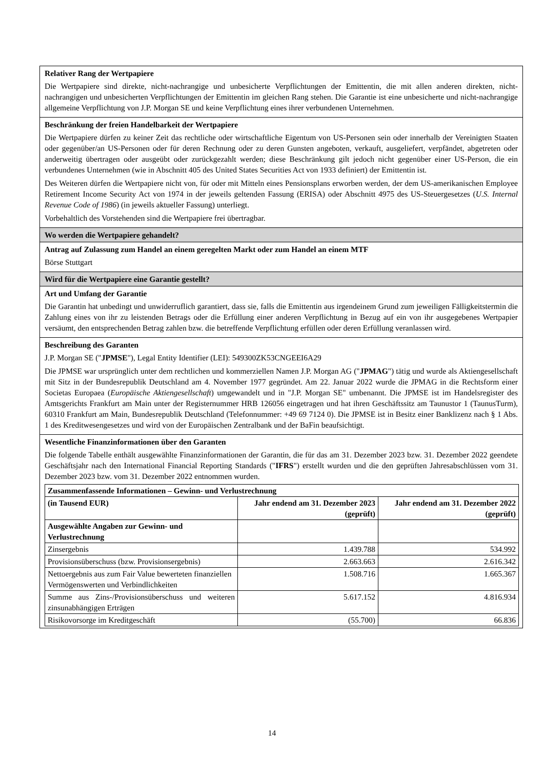Relativer Rang der Wertpapiere
Die Wertpapiere sind direkte, nicht-nachrangige und unbesicherte Verpflichtungen der Emittentin, die mit allen anderen direkten, nicht-nachrangigen und unbesicherten Verpflichtungen der Emittentin im gleichen Rang stehen. Die Garantie ist eine unbesicherte und nicht-nachrangige allgemeine Verpflichtung von J.P. Morgan SE und keine Verpflichtung eines ihrer verbundenen Unternehmen.
Beschränkung der freien Handelbarkeit der Wertpapiere
Die Wertpapiere dürfen zu keiner Zeit das rechtliche oder wirtschaftliche Eigentum von US-Personen sein oder innerhalb der Vereinigten Staaten oder gegenüber/an US-Personen oder für deren Rechnung oder zu deren Gunsten angeboten, verkauft, ausgeliefert, verpfändet, abgetreten oder anderweitig übertragen oder ausgeübt oder zurückgezahlt werden; diese Beschränkung gilt jedoch nicht gegenüber einer US-Person, die ein verbundenes Unternehmen (wie in Abschnitt 405 des United States Securities Act von 1933 definiert) der Emittentin ist.
Des Weiteren dürfen die Wertpapiere nicht von, für oder mit Mitteln eines Pensionsplans erworben werden, der dem US-amerikanischen Employee Retirement Income Security Act von 1974 in der jeweils geltenden Fassung (ERISA) oder Abschnitt 4975 des US-Steuergesetzes (U.S. Internal Revenue Code of 1986) (in jeweils aktueller Fassung) unterliegt.
Vorbehaltlich des Vorstehenden sind die Wertpapiere frei übertragbar.
Wo werden die Wertpapiere gehandelt?
Antrag auf Zulassung zum Handel an einem geregelten Markt oder zum Handel an einem MTF
Börse Stuttgart
Wird für die Wertpapiere eine Garantie gestellt?
Art und Umfang der Garantie
Die Garantin hat unbedingt und unwiderruflich garantiert, dass sie, falls die Emittentin aus irgendeinem Grund zum jeweiligen Fälligkeitstermin die Zahlung eines von ihr zu leistenden Betrags oder die Erfüllung einer anderen Verpflichtung in Bezug auf ein von ihr ausgegebenes Wertpapier versäumt, den entsprechenden Betrag zahlen bzw. die betreffende Verpflichtung erfüllen oder deren Erfüllung veranlassen wird.
Beschreibung des Garanten
J.P. Morgan SE ("JPMSE"), Legal Entity Identifier (LEI): 549300ZK53CNGEEI6A29
Die JPMSE war ursprünglich unter dem rechtlichen und kommerziellen Namen J.P. Morgan AG ("JPMAG") tätig und wurde als Aktiengesellschaft mit Sitz in der Bundesrepublik Deutschland am 4. November 1977 gegründet. Am 22. Januar 2022 wurde die JPMAG in die Rechtsform einer Societas Europaea (Europäische Aktiengesellschaft) umgewandelt und in "J.P. Morgan SE" umbenannt. Die JPMSE ist im Handelsregister des Amtsgerichts Frankfurt am Main unter der Registernummer HRB 126056 eingetragen und hat ihren Geschäftssitz am Taunustor 1 (TaunusTurm), 60310 Frankfurt am Main, Bundesrepublik Deutschland (Telefonnummer: +49 69 7124 0). Die JPMSE ist in Besitz einer Banklizenz nach § 1 Abs. 1 des Kreditwesengesetzes und wird von der Europäischen Zentralbank und der BaFin beaufsichtigt.
Wesentliche Finanzinformationen über den Garanten
Die folgende Tabelle enthält ausgewählte Finanzinformationen der Garantin, die für das am 31. Dezember 2023 bzw. 31. Dezember 2022 geendete Geschäftsjahr nach den International Financial Reporting Standards ("IFRS") erstellt wurden und die den geprüften Jahresabschlüssen vom 31. Dezember 2023 bzw. vom 31. Dezember 2022 entnommen wurden.
| Zusammenfassende Informationen – Gewinn- und Verlustrechnung | | |
| --- | --- | --- |
| (in Tausend EUR) | Jahr endend am 31. Dezember 2023 (geprüft) | Jahr endend am 31. Dezember 2022 (geprüft) |
| Ausgewählte Angaben zur Gewinn- und Verlustrechnung | | |
| Zinsergebnis | 1.439.788 | 534.992 |
| Provisionsüberschuss (bzw. Provisionsergebnis) | 2.663.663 | 2.616.342 |
| Nettoergebnis aus zum Fair Value bewerteten finanziellen Vermögenswerten und Verbindlichkeiten | 1.508.716 | 1.665.367 |
| Summe aus Zins-/Provisionsüberschuss und weiteren zinsunabhängigen Erträgen | 5.617.152 | 4.816.934 |
| Risikovorsorge im Kreditgeschäft | (55.700) | 66.836 |
14